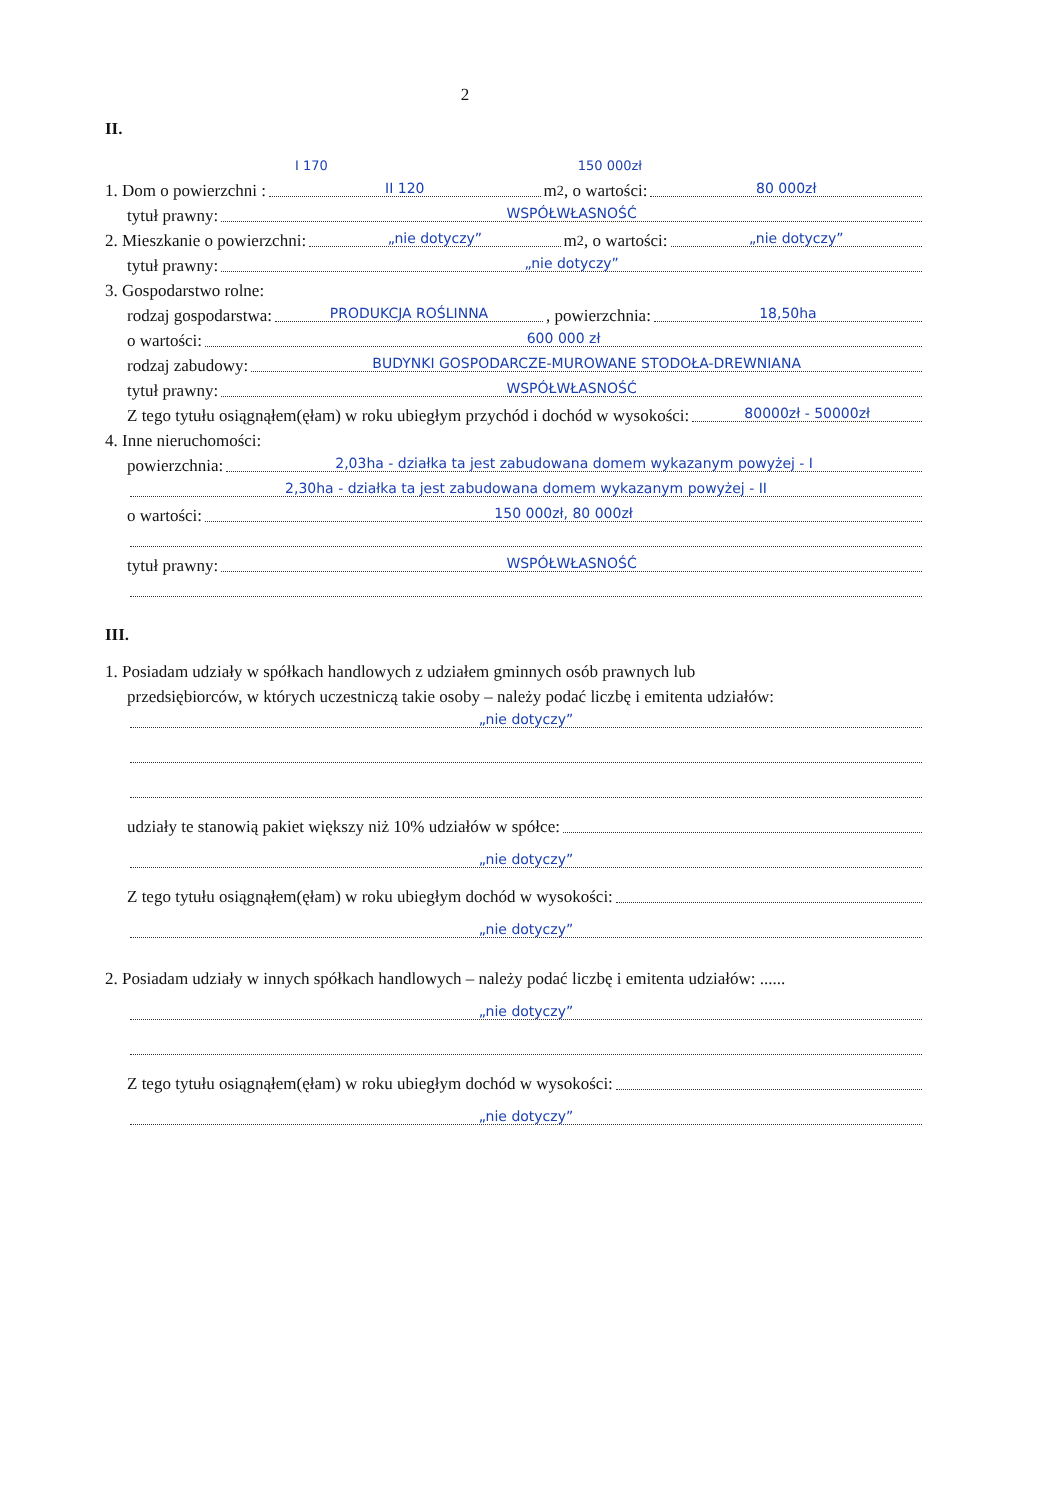2
II.
I 170 150 000zł
1. Dom o powierzchni : II 120 m<sup>2</sup>, o wartości: 80 000zł
tytuł prawny: WSPÓŁWŁASNOŚĆ
2. Mieszkanie o powierzchni: „nie dotyczy” m<sup>2</sup>, o wartości: „nie dotyczy”
tytuł prawny: „nie dotyczy”
3. Gospodarstwo rolne:
rodzaj gospodarstwa: PRODUKCJA ROŚLINNA, powierzchnia: 18,50ha
o wartości: 600 000 zł
rodzaj zabudowy: BUDYNKI GOSPODARCZE-MUROWANE STODOŁA-DREWNIANA
tytuł prawny: WSPÓŁWŁASNOŚĆ
Z tego tytułu osiągnąłem(ęłam) w roku ubiegłym przychód i dochód w wysokości: 80000zł - 50000zł
4. Inne nieruchomości:
powierzchnia: 2,03ha - działka ta jest zabudowana domem wykazanym powyżej - I
2,30ha - działka ta jest zabudowana domem wykazanym powyżej - II
o wartości: 150 000zł, 80 000zł
tytuł prawny: WSPÓŁWŁASNOŚĆ
III.
1. Posiadam udziały w spółkach handlowych z udziałem gminnych osób prawnych lub
przedsiębiorców, w których uczestniczą takie osoby – należy podać liczbę i emitenta udziałów:
„nie dotyczy”
udziały te stanowią pakiet większy niż 10% udziałów w spółce:
„nie dotyczy”
Z tego tytułu osiągnąłem(ęłam) w roku ubiegłym dochód w wysokości:
„nie dotyczy”
2. Posiadam udziały w innych spółkach handlowych – należy podać liczbę i emitenta udziałów: ......
„nie dotyczy”
Z tego tytułu osiągnąłem(ęłam) w roku ubiegłym dochód w wysokości:
„nie dotyczy”